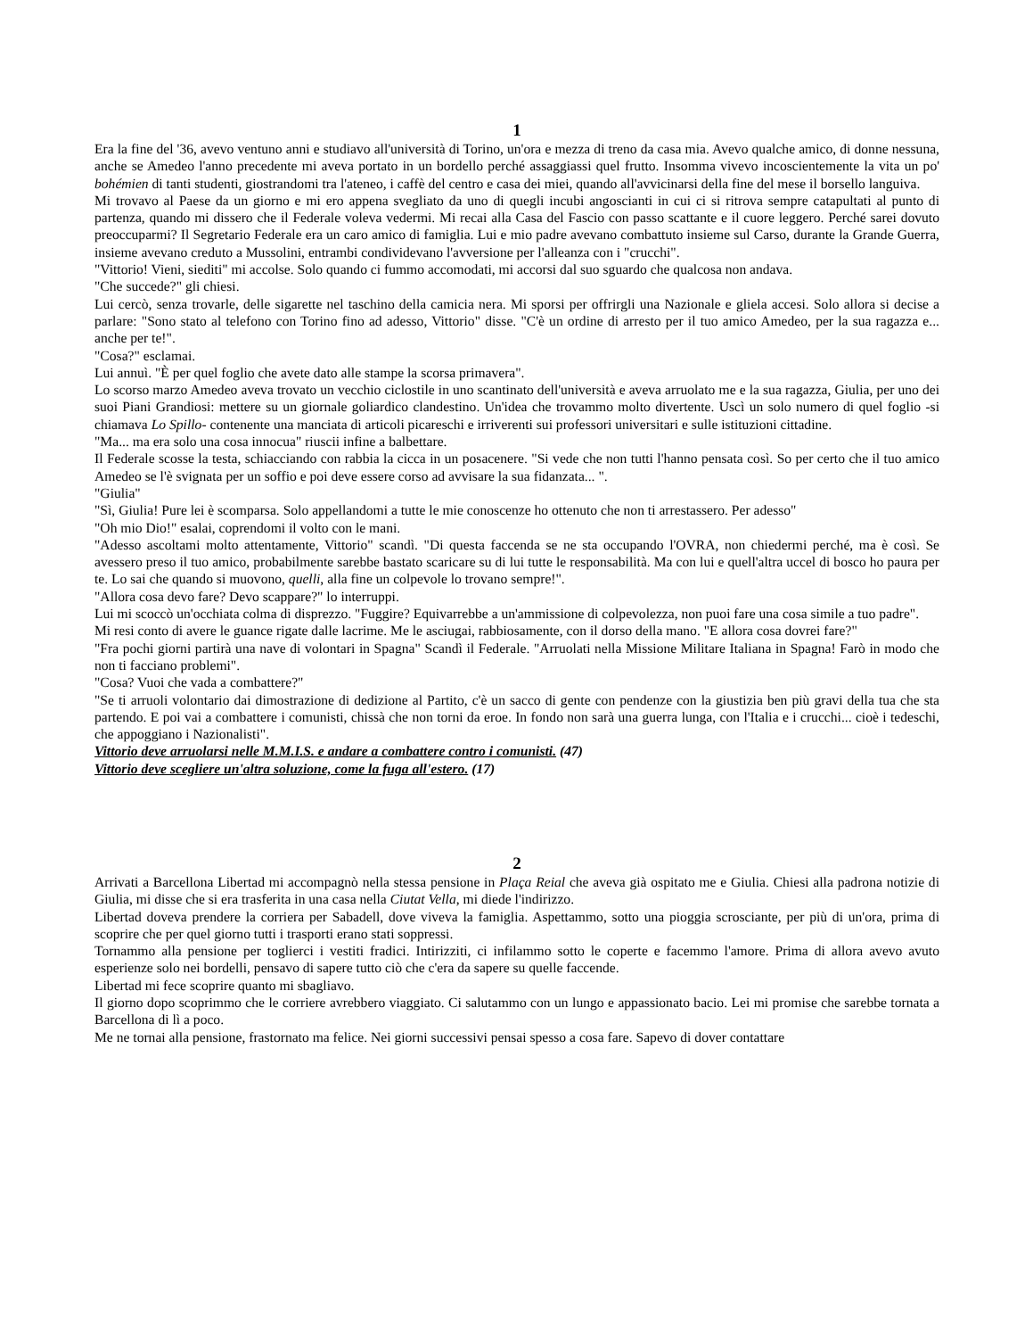1
Era la fine del '36, avevo ventuno anni e studiavo all'università di Torino, un'ora e mezza di treno da casa mia. Avevo qualche amico, di donne nessuna, anche se Amedeo l'anno precedente mi aveva portato in un bordello perché assaggiassi quel frutto. Insomma vivevo incoscientemente la vita un po' bohémien di tanti studenti, giostrandomi tra l'ateneo, i caffè del centro e casa dei miei, quando all'avvicinarsi della fine del mese il borsello languiva.
Mi trovavo al Paese da un giorno e mi ero appena svegliato da uno di quegli incubi angoscianti in cui ci si ritrova sempre catapultati al punto di partenza, quando mi dissero che il Federale voleva vedermi. Mi recai alla Casa del Fascio con passo scattante e il cuore leggero. Perché sarei dovuto preoccuparmi? Il Segretario Federale era un caro amico di famiglia. Lui e mio padre avevano combattuto insieme sul Carso, durante la Grande Guerra, insieme avevano creduto a Mussolini, entrambi condividevano l'avversione per l'alleanza con i "crucchi".
"Vittorio! Vieni, siediti" mi accolse. Solo quando ci fummo accomodati, mi accorsi dal suo sguardo che qualcosa non andava.
"Che succede?" gli chiesi.
Lui cercò, senza trovarle, delle sigarette nel taschino della camicia nera. Mi sporsi per offrirgli una Nazionale e gliela accesi. Solo allora si decise a parlare: "Sono stato al telefono con Torino fino ad adesso, Vittorio" disse. "C'è un ordine di arresto per il tuo amico Amedeo, per la sua ragazza e... anche per te!".
"Cosa?" esclamai.
Lui annuì. "È per quel foglio che avete dato alle stampe la scorsa primavera".
Lo scorso marzo Amedeo aveva trovato un vecchio ciclostile in uno scantinato dell'università e aveva arruolato me e la sua ragazza, Giulia, per uno dei suoi Piani Grandiosi: mettere su un giornale goliardico clandestino. Un'idea che trovammo molto divertente. Uscì un solo numero di quel foglio -si chiamava Lo Spillo- contenente una manciata di articoli picareschi e irriverenti sui professori universitari e sulle istituzioni cittadine.
"Ma... ma era solo una cosa innocua" riuscii infine a balbettare.
Il Federale scosse la testa, schiacciando con rabbia la cicca in un posacenere. "Si vede che non tutti l'hanno pensata così. So per certo che il tuo amico Amedeo se l'è svignata per un soffio e poi deve essere corso ad avvisare la sua fidanzata... ".
"Giulia"
"Sì, Giulia! Pure lei è scomparsa. Solo appellandomi a tutte le mie conoscenze ho ottenuto che non ti arrestassero. Per adesso"
"Oh mio Dio!" esalai, coprendomi il volto con le mani.
"Adesso ascoltami molto attentamente, Vittorio" scandì. "Di questa faccenda se ne sta occupando l'OVRA, non chiedermi perché, ma è così. Se avessero preso il tuo amico, probabilmente sarebbe bastato scaricare su di lui tutte le responsabilità. Ma con lui e quell'altra uccel di bosco ho paura per te. Lo sai che quando si muovono, quelli, alla fine un colpevole lo trovano sempre!".
"Allora cosa devo fare? Devo scappare?" lo interruppi.
Lui mi scoccò un'occhiata colma di disprezzo. "Fuggire? Equivarrebbe a un'ammissione di colpevolezza, non puoi fare una cosa simile a tuo padre".
Mi resi conto di avere le guance rigate dalle lacrime. Me le asciugai, rabbiosamente, con il dorso della mano. "E allora cosa dovrei fare?"
"Fra pochi giorni partirà una nave di volontari in Spagna" Scandì il Federale. "Arruolati nella Missione Militare Italiana in Spagna! Farò in modo che non ti facciano problemi".
"Cosa? Vuoi che vada a combattere?"
"Se ti arruoli volontario dai dimostrazione di dedizione al Partito, c'è un sacco di gente con pendenze con la giustizia ben più gravi della tua che sta partendo. E poi vai a combattere i comunisti, chissà che non torni da eroe. In fondo non sarà una guerra lunga, con l'Italia e i crucchi... cioè i tedeschi, che appoggiano i Nazionalisti".
Vittorio deve arruolarsi nelle M.M.I.S. e andare a combattere contro i comunisti. (47)
Vittorio deve scegliere un'altra soluzione, come la fuga all'estero. (17)
2
Arrivati a Barcellona Libertad mi accompagnò nella stessa pensione in Plaça Reial che aveva già ospitato me e Giulia. Chiesi alla padrona notizie di Giulia, mi disse che si era trasferita in una casa nella Ciutat Vella, mi diede l'indirizzo.
Libertad doveva prendere la corriera per Sabadell, dove viveva la famiglia. Aspettammo, sotto una pioggia scrosciante, per più di un'ora, prima di scoprire che per quel giorno tutti i trasporti erano stati soppressi.
Tornammo alla pensione per toglierci i vestiti fradici. Intirizziti, ci infilammo sotto le coperte e facemmo l'amore. Prima di allora avevo avuto esperienze solo nei bordelli, pensavo di sapere tutto ciò che c'era da sapere su quelle faccende.
Libertad mi fece scoprire quanto mi sbagliavo.
Il giorno dopo scoprimmo che le corriere avrebbero viaggiato. Ci salutammo con un lungo e appassionato bacio. Lei mi promise che sarebbe tornata a Barcellona di lì a poco.
Me ne tornai alla pensione, frastornato ma felice. Nei giorni successivi pensai spesso a cosa fare. Sapevo di dover contattare